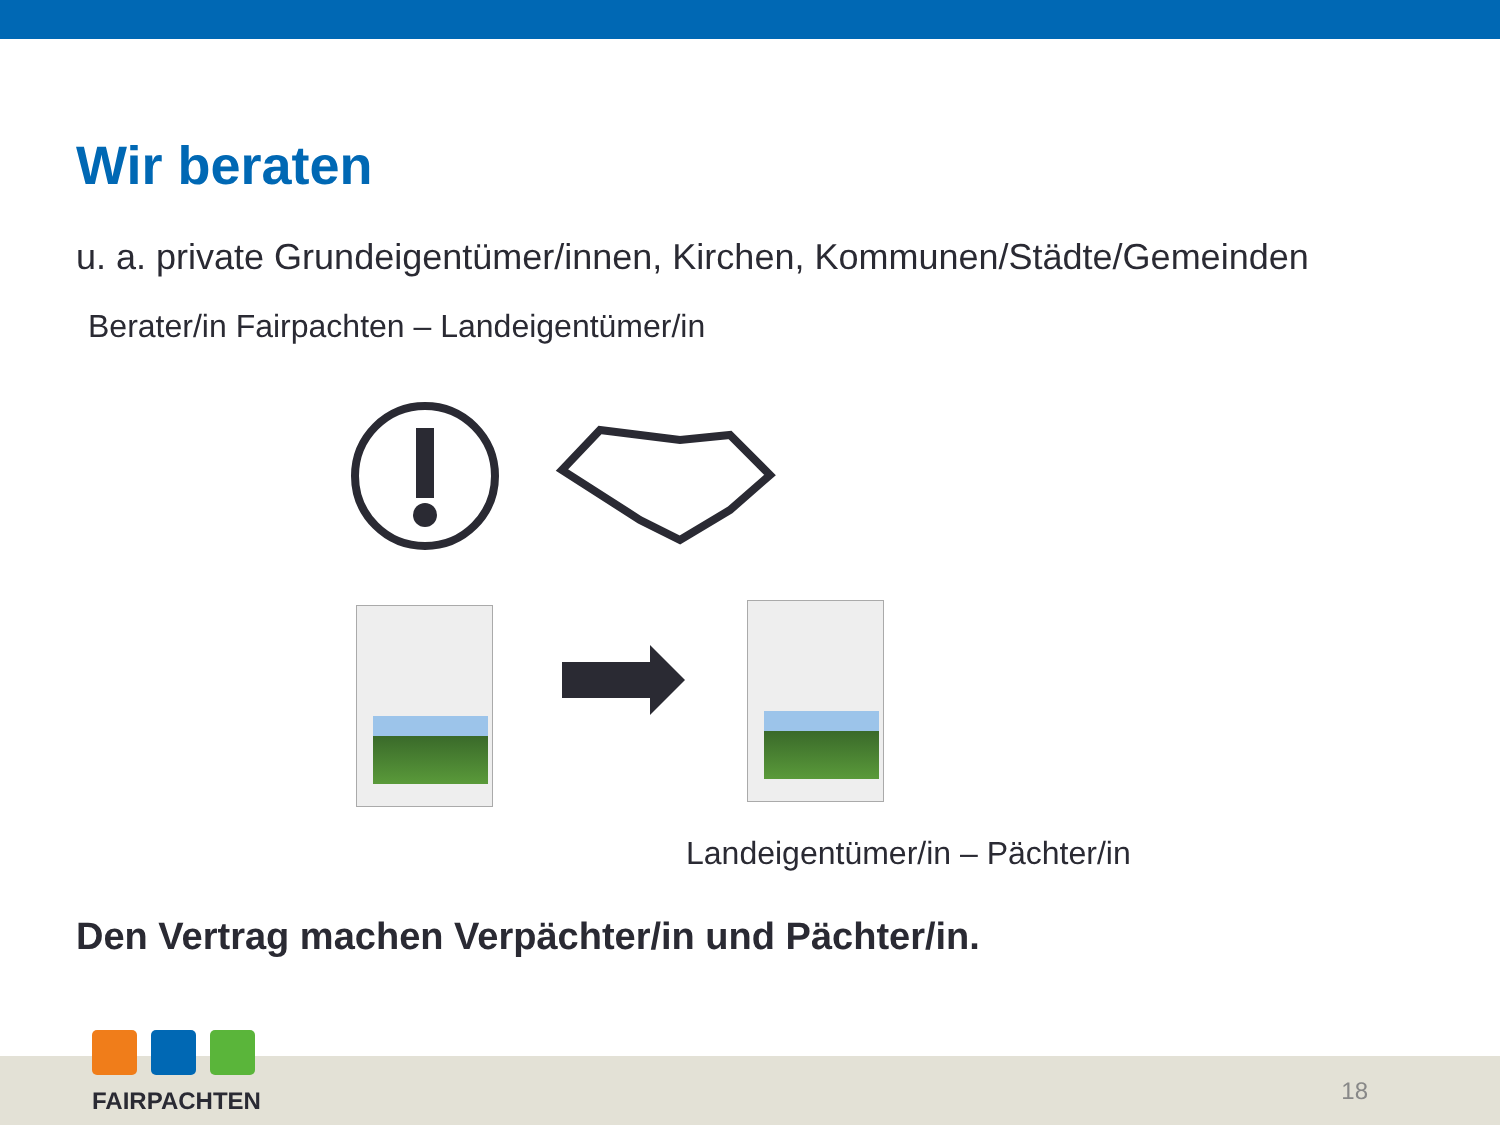Wir beraten
u. a. private Grundeigentümer/innen, Kirchen, Kommunen/Städte/Gemeinden
Berater/in Fairpachten – Landeigentümer/in
Landeigentümer/in – Pächter/in
Den Vertrag machen Verpächter/in und Pächter/in.
FAIRPACHTEN
18